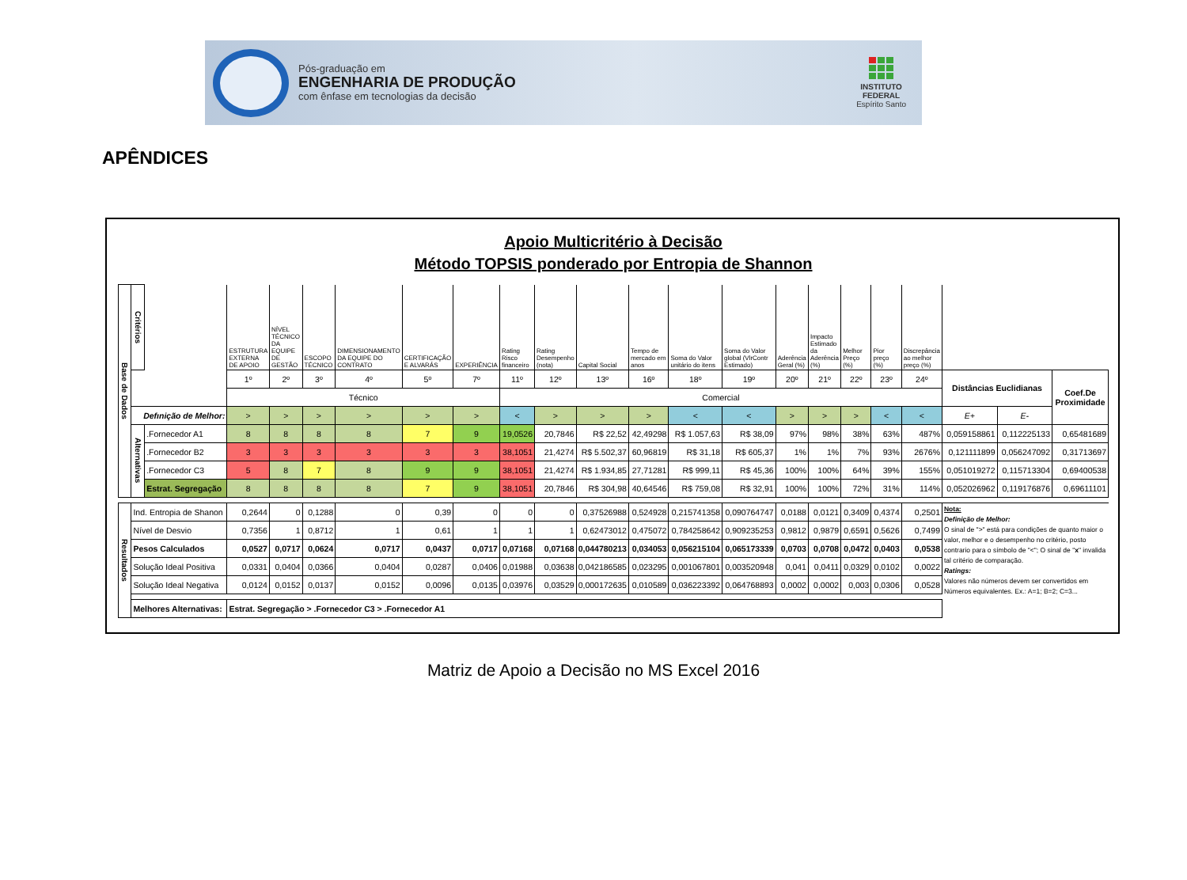Pós-graduação em
ENGENHARIA DE PRODUÇÃO
com ênfase em tecnologias da decisão
INSTITUTO
FEDERAL
Espírito Santo
APÊNDICES
Apoio Multicritério à Decisão
Método TOPSIS ponderado por Entropia de Shannon
| Base de Dados | Critérios | | ESTRUTURA EXTERNA DE APOIO | NÍVEL TÉCNICO DA EQUIPE DE GESTÃO | ESCOPO TÉCNICO | DIMENSIONAMENTO DA EQUIPE DO CONTRATO | CERTIFICAÇÃO E ALVARÁS | EXPERIÊNCIA | Rating Risco financeiro | Rating Desempenho (nota) | Capital Social | Tempo de mercado em anos | Soma do Valor unitário do itens | Soma do Valor global (VlrContr Estimado) | Aderência Geral (%) | Impacto Estimado da Aderência (%) | Melhor Preço (%) | Pior preço (%) | Discrepância ao melhor preço (%) | | | |
| | | | 1º | 2º | 3º | 4º | 5º | 7º | 11º | 12º | 13º | 16º | 18º | 19º | 20º | 21º | 22º | 23º | 24º | Distâncias Euclidianas | | Coef.De Proximidade |
| | | | Técnico | | | | | | Comercial | | | | | | | | | | | | | |
| | Defınição de Melhor: | | > | > | > | > | > | > | < | > | > | > | < | < | > | > | > | < | < | E+ | E- | |
| | Alternativas | .Fornecedor A1 | 8 | 8 | 8 | 8 | 7 | 9 | 19,0526 | 20,7846 | R$ 22,52 | 42,49298 | R$ 1.057,63 | R$ 38,09 | 97% | 98% | 38% | 63% | 487% | 0,059158861 | 0,112225133 | 0,65481689 |
| | | .Fornecedor B2 | 3 | 3 | 3 | 3 | 3 | 3 | 38,1051 | 21,4274 | R$ 5.502,37 | 60,96819 | R$ 31,18 | R$ 605,37 | 1% | 1% | 7% | 93% | 2676% | 0,121111899 | 0,056247092 | 0,31713697 |
| | | .Fornecedor C3 | 5 | 8 | 7 | 8 | 9 | 9 | 38,1051 | 21,4274 | R$ 1.934,85 | 27,71281 | R$ 999,11 | R$ 45,36 | 100% | 100% | 64% | 39% | 155% | 0,051019272 | 0,115713304 | 0,69400538 |
| | | Estrat. Segregação | 8 | 8 | 8 | 8 | 7 | 9 | 38,1051 | 20,7846 | R$ 304,98 | 40,64546 | R$ 759,08 | R$ 32,91 | 100% | 100% | 72% | 31% | 114% | 0,052026962 | 0,119176876 | 0,69611101 |
| Resultados | Ind. Entropia de Shanon | | 0,2644 | 0 | 0,1288 | 0 | 0,39 | 0 | 0 | 0 | 0,37526988 | 0,524928 | 0,215741358 | 0,090764747 | 0,0188 | 0,0121 | 0,3409 | 0,4374 | 0,2501 | Nota: Definição de Melhor: O sinal de ">" está para condições de quanto maior o valor, melhor e o desempenho no critério, posto contrario para o símbolo de "<"; O sinal de " x " invalida tal critério de comparação. Ratings: Valores não números devem ser convertidos em Números equivalentes. Ex.: A=1; B=2; C=3... | | |
| | Nível de Desvio | | 0,7356 | 1 | 0,8712 | 1 | 0,61 | 1 | 1 | 1 | 0,62473012 | 0,475072 | 0,784258642 | 0,909235253 | 0,9812 | 0,9879 | 0,6591 | 0,5626 | 0,7499 | | | |
| | Pesos Calculados | | 0,0527 | 0,0717 | 0,0624 | 0,0717 | 0,0437 | 0,0717 | 0,07168 | 0,07168 | 0,044780213 | 0,034053 | 0,056215104 | 0,065173339 | 0,0703 | 0,0708 | 0,0472 | 0,0403 | 0,0538 | | | |
| | Solução Ideal Positiva | | 0,0331 | 0,0404 | 0,0366 | 0,0404 | 0,0287 | 0,0406 | 0,01988 | 0,03638 | 0,042186585 | 0,023295 | 0,001067801 | 0,003520948 | 0,041 | 0,0411 | 0,0329 | 0,0102 | 0,0022 | | | |
| | Solução Ideal Negativa | | 0,0124 | 0,0152 | 0,0137 | 0,0152 | 0,0096 | 0,0135 | 0,03976 | 0,03529 | 0,000172635 | 0,010589 | 0,036223392 | 0,064768893 | 0,0002 | 0,0002 | 0,003 | 0,0306 | 0,0528 | | | |
| | Melhores Alternativas: | | Estrat. Segregação > .Fornecedor C3 > .Fornecedor A1 | | | | | | | | | | | | | | | | | | | |
Matriz de Apoio a Decisão no MS Excel 2016